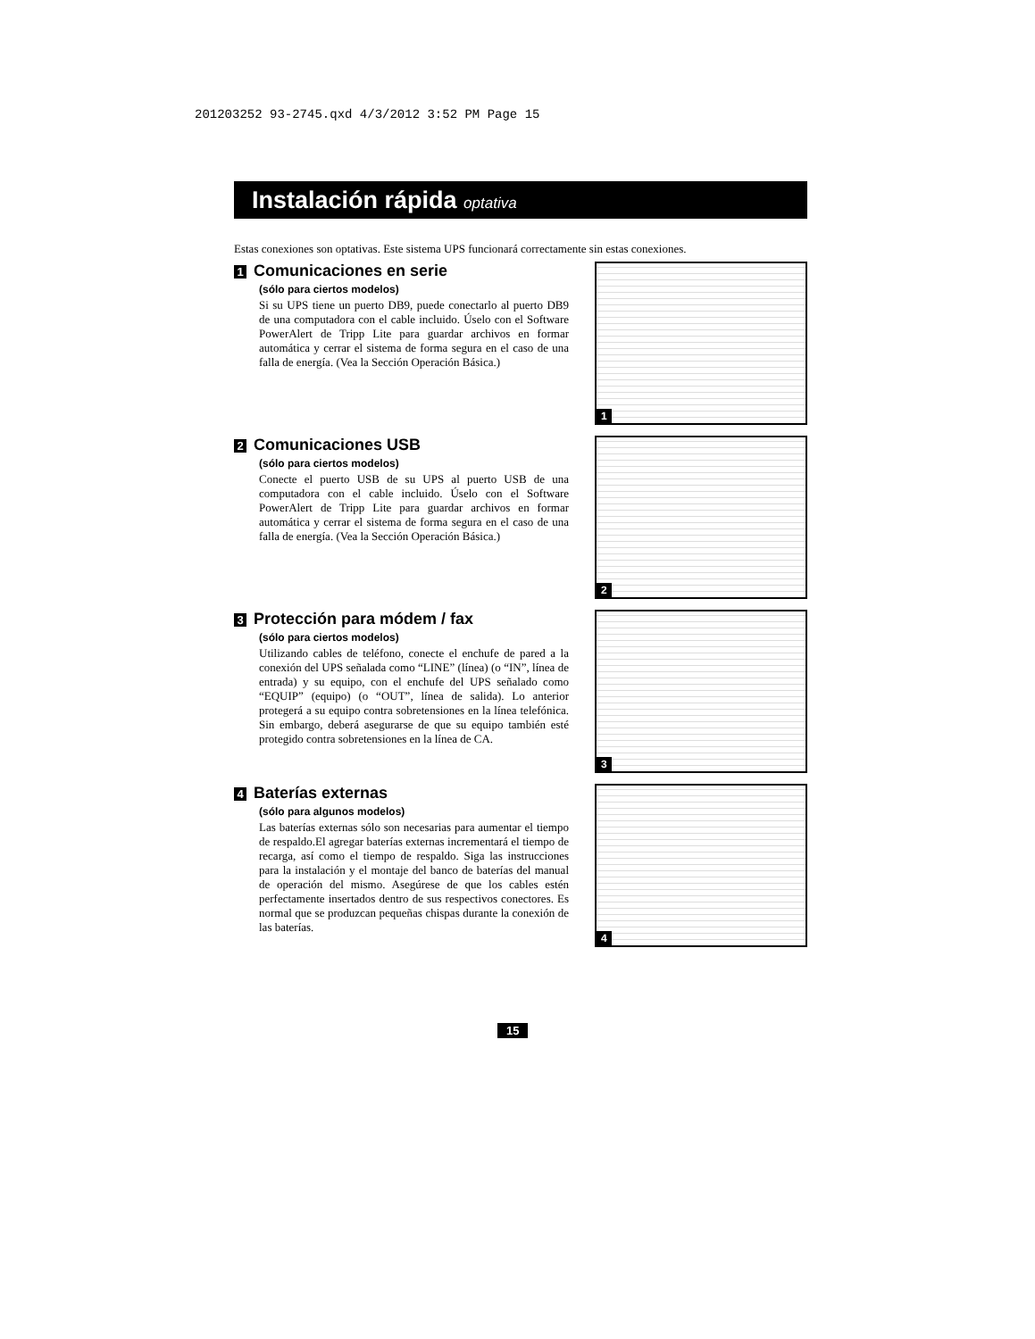201203252 93-2745.qxd 4/3/2012 3:52 PM Page 15
Instalación rápida optativa
Estas conexiones son optativas. Este sistema UPS funcionará correctamente sin estas conexiones.
1 Comunicaciones en serie
(sólo para ciertos modelos)
Si su UPS tiene un puerto DB9, puede conectarlo al puerto DB9 de una computadora con el cable incluido. Úselo con el Software PowerAlert de Tripp Lite para guardar archivos en formar automática y cerrar el sistema de forma segura en el caso de una falla de energía. (Vea la Sección Operación Básica.)
1
2 Comunicaciones USB
(sólo para ciertos modelos)
Conecte el puerto USB de su UPS al puerto USB de una computadora con el cable incluido. Úselo con el Software PowerAlert de Tripp Lite para guardar archivos en formar automática y cerrar el sistema de forma segura en el caso de una falla de energía. (Vea la Sección Operación Básica.)
2
3 Protección para módem / fax
(sólo para ciertos modelos)
Utilizando cables de teléfono, conecte el enchufe de pared a la conexión del UPS señalada como “LINE” (línea) (o “IN”, línea de entrada) y su equipo, con el enchufe del UPS señalado como “EQUIP” (equipo) (o “OUT”, línea de salida). Lo anterior protegerá a su equipo contra sobretensiones en la línea telefónica. Sin embargo, deberá asegurarse de que su equipo también esté protegido contra sobretensiones en la línea de CA.
3
4 Baterías externas
(sólo para algunos modelos)
Las baterías externas sólo son necesarias para aumentar el tiempo de respaldo.El agregar baterías externas incrementará el tiempo de recarga, así como el tiempo de respaldo. Siga las instrucciones para la instalación y el montaje del banco de baterías del manual de operación del mismo. Asegúrese de que los cables estén perfectamente insertados dentro de sus respectivos conectores. Es normal que se produzcan pequeñas chispas durante la conexión de las baterías.
4
15